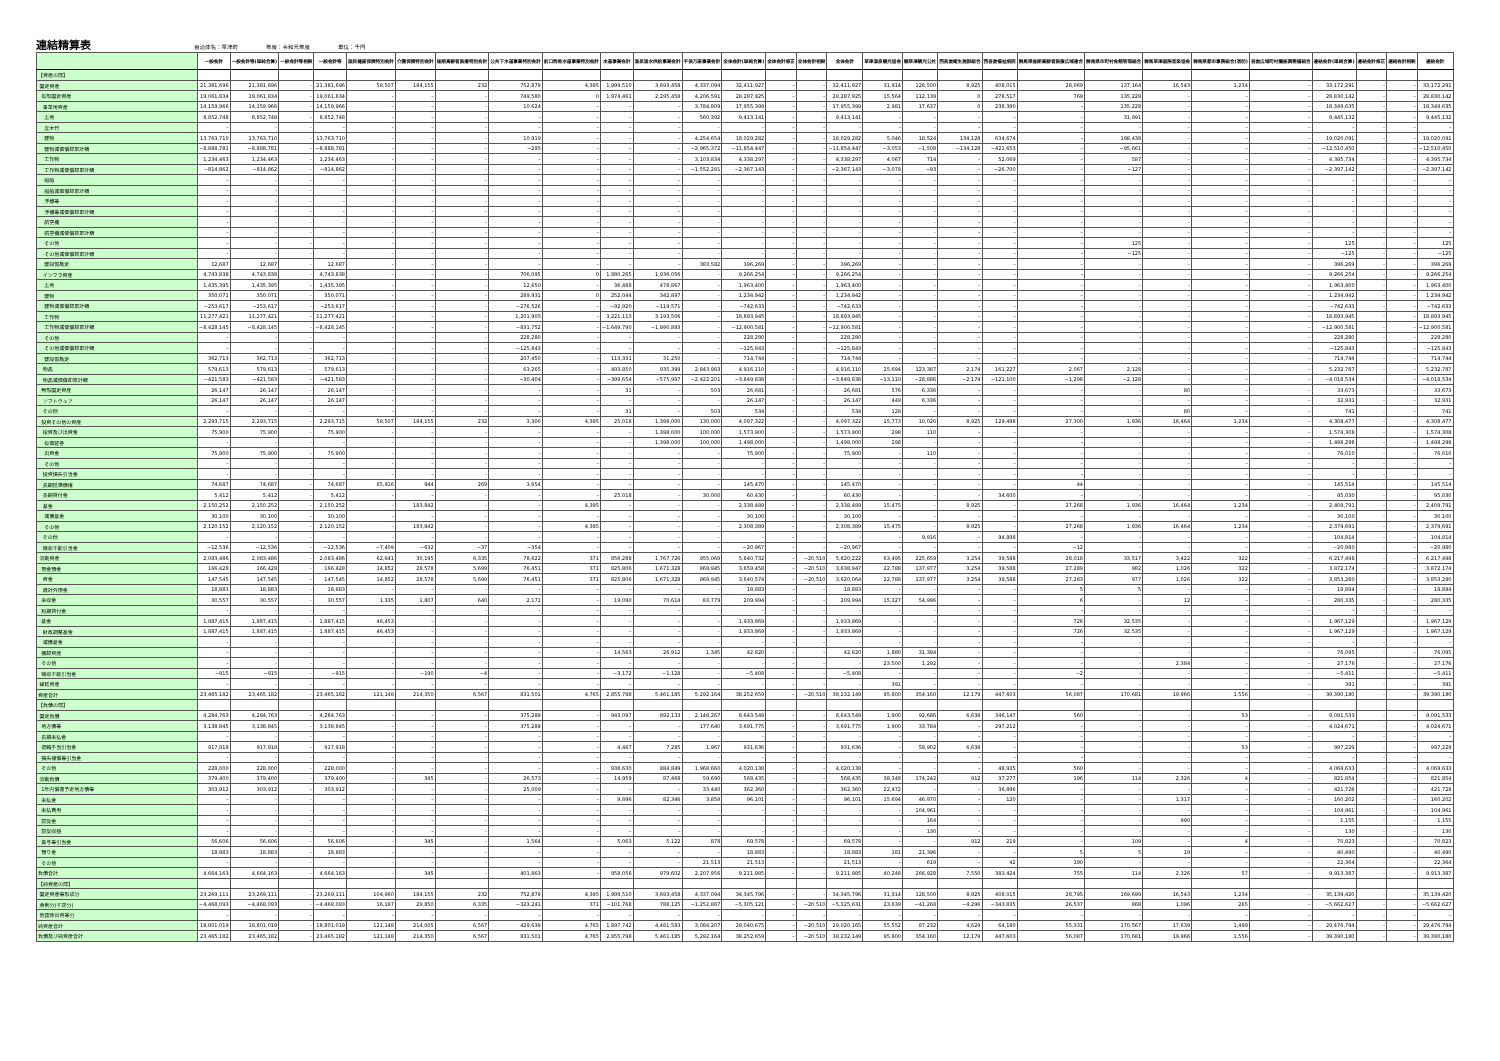連結精算表
自治体名：草津町 年度：令和元年度 単位：千円
| | 一般会計 | 一般会計等(単純合算) | 一般会計等相殺 | 一般会計等 | 国民健康保険特別会計 | 介護保険特別会計 | 後期高齢者医療特別会計 | 公共下水道事業特別会計 | 前口簡易水道事業特別会計 | 水道事業会計 | 温泉温水供給事業会計 | 千俣万座事業会計 | 全体会計(単純合算) | 全体会計修正 | 全体会計相殺 | 全体会計 | 草津温泉観光協会 | 観草津観光公社 | 西吾妻衛生施設組合 | 西吾妻福祉病院 | 群馬県後期高齢者医療広域連合 | 群馬県市町村会館管理組合 | 群馬草津国際音楽協会 | 群馬県都市事務組合(消防) | 吾妻広域町村圏振興整備組合 | 連結会計(単純合算) | 連結会計修正 | 連結会計相殺 | 連結会計 |
| --- | --- | --- | --- | --- | --- | --- | --- | --- | --- | --- | --- | --- | --- | --- | --- | --- | --- | --- | --- | --- | --- | --- | --- | --- | --- | --- | --- | --- | --- |
| 【資産の部】 | | | | | | | | | | | | | | | | | | | | | | | | | | | | | |
| 固定資産 | 21,381,696 | 21,381,696 | – | 21,381,696 | 58,507 | 184,155 | 232 | 752,879 | 4,395 | 1,999,510 | 3,693,458 | 4,337,094 | 32,411,927 | – | – | 32,411,927 | 31,914 | 128,500 | 8,925 | 408,015 | 28,069 | 137,164 | 16,543 | 1,234 | – | 33,172,291 | – | – | 33,172,291 |
| 有形固定資産 | 19,061,834 | 19,061,834 | – | 19,061,834 | – | – | – | 749,580 | 0 | 1,974,461 | 2,295,458 | 4,206,591 | 28,287,925 | – | – | 28,287,925 | 15,564 | 112,139 | 0 | 278,517 | 769 | 135,228 | – | – | – | 28,830,142 | – | – | 28,830,142 |
| 事業用資産 | 14,159,966 | 14,159,966 | – | 14,159,966 | – | – | – | 10,624 | – | – | – | 3,784,809 | 17,955,399 | – | – | 17,955,399 | 2,981 | 17,637 | 0 | 238,390 | – | 135,228 | – | – | – | 18,349,635 | – | – | 18,349,635 |
| 土地 | 8,852,748 | 8,852,748 | – | 8,852,748 | – | – | – | – | – | – | – | 560,392 | 9,413,141 | – | – | 9,413,141 | – | – | – | – | – | 31,991 | – | – | – | 9,445,132 | – | – | 9,445,132 |
| 立木竹 | – | – | – | – | – | – | – | – | – | – | – | – | – | – | – | – | – | – | – | – | – | – | – | – | – | – | – | – | – |
| 建物 | 13,763,710 | 13,763,710 | – | 13,763,710 | – | – | – | 10,919 | – | – | – | 4,254,654 | 18,029,282 | – | – | 18,029,282 | 5,046 | 18,524 | 134,128 | 634,674 | – | 198,438 | – | – | – | 19,020,091 | – | – | 19,020,091 |
| 建物減価償却累計額 | −8,888,781 | −8,888,781 | – | −8,888,781 | – | – | – | −295 | – | – | – | −2,965,372 | −11,854,447 | – | – | −11,854,447 | −3,053 | −1,508 | −134,128 | −421,653 | – | −95,661 | – | – | – | −12,510,450 | – | – | −12,510,450 |
| 工作物 | 1,234,463 | 1,234,463 | – | 1,234,463 | – | – | – | – | – | – | – | 3,103,834 | 4,338,297 | – | – | 4,338,297 | 4,067 | 714 | – | 52,069 | – | 587 | – | – | – | 4,395,734 | – | – | 4,395,734 |
| 工作物減価償却累計額 | −814,862 | −814,862 | – | −814,862 | – | – | – | – | – | – | – | −1,552,281 | −2,367,143 | – | – | −2,367,143 | −3,079 | −93 | – | −26,700 | – | −127 | – | – | – | −2,397,142 | – | – | −2,397,142 |
| 船舶 | – | – | – | – | – | – | – | – | – | – | – | – | – | – | – | – | – | – | – | – | – | – | – | – | – | – | – | – | – |
| 船舶減価償却累計額 | – | – | – | – | – | – | – | – | – | – | – | – | – | – | – | – | – | – | – | – | – | – | – | – | – | – | – | – | – |
| 浮標等 | – | – | – | – | – | – | – | – | – | – | – | – | – | – | – | – | – | – | – | – | – | – | – | – | – | – | – | – | – |
| 浮標等減価償却累計額 | – | – | – | – | – | – | – | – | – | – | – | – | – | – | – | – | – | – | – | – | – | – | – | – | – | – | – | – | – |
| 航空機 | – | – | – | – | – | – | – | – | – | – | – | – | – | – | – | – | – | – | – | – | – | – | – | – | – | – | – | – | – |
| 航空機減価償却累計額 | – | – | – | – | – | – | – | – | – | – | – | – | – | – | – | – | – | – | – | – | – | – | – | – | – | – | – | – | – |
| その他 | – | – | – | – | – | – | – | – | – | – | – | – | – | – | – | – | – | – | – | – | – | 125 | – | – | – | 125 | – | – | 125 |
| その他減価償却累計額 | – | – | – | – | – | – | – | – | – | – | – | – | – | – | – | – | – | – | – | – | – | −125 | – | – | – | −125 | – | – | −125 |
| 建設仮勘定 | 12,687 | 12,687 | – | 12,687 | – | – | – | – | – | – | – | 383,582 | 396,269 | – | – | 396,269 | – | – | – | – | – | – | – | – | – | 396,269 | – | – | 396,269 |
| インフラ資産 | 4,743,838 | 4,743,838 | – | 4,743,838 | – | – | – | 706,095 | 0 | 1,880,265 | 1,936,056 | – | 9,266,254 | – | – | 9,266,254 | – | – | – | – | – | – | – | – | – | 9,266,254 | – | – | 9,266,254 |
| 土地 | 1,435,395 | 1,435,395 | – | 1,435,395 | – | – | – | 12,650 | – | 36,488 | 478,867 | – | 1,963,400 | – | – | 1,963,400 | – | – | – | – | – | – | – | – | – | 1,963,400 | – | – | 1,963,400 |
| 建物 | 350,071 | 350,071 | – | 350,071 | – | – | – | 289,931 | 0 | 252,044 | 342,897 | – | 1,234,942 | – | – | 1,234,942 | – | – | – | – | – | – | – | – | – | 1,234,942 | – | – | 1,234,942 |
| 建物減価償却累計額 | −253,617 | −253,617 | – | −253,617 | – | – | – | −276,526 | – | −92,920 | −119,571 | – | −742,633 | – | – | −742,633 | – | – | – | – | – | – | – | – | – | −742,633 | – | – | −742,633 |
| 工作物 | 11,277,421 | 11,277,421 | – | 11,277,421 | – | – | – | 1,201,905 | – | 3,221,113 | 3,193,506 | – | 18,893,945 | – | – | 18,893,945 | – | – | – | – | – | – | – | – | – | 18,893,945 | – | – | 18,893,945 |
| 工作物減価償却累計額 | −8,428,145 | −8,428,145 | – | −8,428,145 | – | – | – | −831,752 | – | −1,649,790 | −1,990,893 | – | −12,900,581 | – | – | −12,900,581 | – | – | – | – | – | – | – | – | – | −12,900,581 | – | – | −12,900,581 |
| その他 | – | – | – | – | – | – | – | 228,280 | – | – | – | – | 228,280 | – | – | 228,280 | – | – | – | – | – | – | – | – | – | 228,280 | – | – | 228,280 |
| その他減価償却累計額 | – | – | – | – | – | – | – | −125,843 | – | – | – | – | −125,843 | – | – | −125,843 | – | – | – | – | – | – | – | – | – | −125,843 | – | – | −125,843 |
| 建設仮勘定 | 362,713 | 362,713 | – | 362,713 | – | – | – | 207,450 | – | 113,331 | 31,250 | – | 714,744 | – | – | 714,744 | – | – | – | – | – | – | – | – | – | 714,744 | – | – | 714,744 |
| 物品 | 579,613 | 579,613 | – | 579,613 | – | – | – | 63,265 | – | 493,850 | 935,399 | 2,843,983 | 4,916,110 | – | – | 4,916,110 | 25,694 | 123,387 | 2,174 | 161,227 | 2,067 | 2,128 | – | – | – | 5,232,787 | – | – | 5,232,787 |
| 物品減価償却累計額 | −421,583 | −421,583 | – | −421,583 | – | – | – | −30,404 | – | −399,654 | −575,997 | −2,422,201 | −3,849,838 | – | – | −3,849,838 | −13,110 | −28,886 | −2,174 | −121,100 | −1,298 | −2,128 | – | – | – | −4,018,534 | – | – | −4,018,534 |
| 無形固定資産 | 26,147 | 26,147 | – | 26,147 | – | – | – | – | – | 31 | – | 503 | 26,681 | – | – | 26,681 | 576 | 6,336 | – | – | – | – | 80 | – | – | 33,673 | – | – | 33,673 |
| ソフトウェア | 26,147 | 26,147 | – | 26,147 | – | – | – | – | – | – | – | – | 26,147 | – | – | 26,147 | 449 | 6,336 | – | – | – | – | – | – | – | 32,931 | – | – | 32,931 |
| その他 | – | – | – | – | – | – | – | – | – | 31 | – | 503 | 534 | – | – | 534 | 128 | – | – | – | – | – | 80 | – | – | 741 | – | – | 741 |
| 投資その他の資産 | 2,293,715 | 2,293,715 | – | 2,293,715 | 58,507 | 184,155 | 232 | 3,300 | 4,395 | 25,018 | 1,398,000 | 130,000 | 4,097,322 | – | – | 4,097,322 | 15,773 | 10,026 | 8,925 | 129,498 | 27,300 | 1,936 | 16,464 | 1,234 | – | 4,308,477 | – | – | 4,308,477 |
| 投資及び出資金 | 75,900 | 75,900 | – | 75,900 | – | – | – | – | – | – | 1,398,000 | 100,000 | 1,573,900 | – | – | 1,573,900 | 298 | 110 | – | – | – | – | – | – | – | 1,574,308 | – | – | 1,574,308 |
| 有価証券 | – | – | – | – | – | – | – | – | – | – | 1,398,000 | 100,000 | 1,498,000 | – | – | 1,498,000 | 298 | – | – | – | – | – | – | – | – | 1,498,298 | – | – | 1,498,298 |
| 出資金 | 75,900 | 75,900 | – | 75,900 | – | – | – | – | – | – | – | – | 75,900 | – | – | 75,900 | – | 110 | – | – | – | – | – | – | – | 76,010 | – | – | 76,010 |
| その他 | – | – | – | – | – | – | – | – | – | – | – | – | – | – | – | – | – | – | – | – | – | – | – | – | – | – | – | – | – |
| 投資損失引当金 | – | – | – | – | – | – | – | – | – | – | – | – | – | – | – | – | – | – | – | – | – | – | – | – | – | – | – | – | – |
| 長期延滞債権 | 74,687 | 74,687 | – | 74,687 | 65,916 | 944 | 269 | 3,654 | – | – | – | – | 145,470 | – | – | 145,470 | – | – | – | – | 44 | – | – | – | – | 145,514 | – | – | 145,514 |
| 長期貸付金 | 5,412 | 5,412 | – | 5,412 | – | – | – | – | – | 25,018 | – | 30,000 | 60,430 | – | – | 60,430 | – | – | – | 34,600 | – | – | – | – | – | 95,030 | – | – | 95,030 |
| 基金 | 2,150,252 | 2,150,252 | – | 2,150,252 | – | 183,842 | – | – | 4,395 | – | – | – | 2,338,489 | – | – | 2,338,489 | 15,475 | – | 8,925 | – | 27,268 | 1,936 | 16,464 | 1,234 | – | 2,409,791 | – | – | 2,409,791 |
| 減債基金 | 30,100 | 30,100 | – | 30,100 | – | – | – | – | – | – | – | – | 30,100 | – | – | 30,100 | – | – | – | – | – | – | – | – | – | 30,100 | – | – | 30,100 |
| その他 | 2,120,152 | 2,120,152 | – | 2,120,152 | – | 183,842 | – | – | 4,395 | – | – | – | 2,308,389 | – | – | 2,308,389 | 15,475 | – | 8,925 | – | 27,268 | 1,936 | 16,464 | 1,234 | – | 2,379,691 | – | – | 2,379,691 |
| その他 | – | – | – | – | – | – | – | – | – | – | – | – | – | – | – | – | – | 9,916 | – | 94,898 | – | – | – | – | – | 104,814 | – | – | 104,814 |
| 徴収不能引当金 | −12,536 | −12,536 | – | −12,536 | −7,409 | −632 | −37 | −354 | – | – | – | – | −20,967 | – | – | −20,967 | – | – | – | – | −12 | – | – | – | – | −20,980 | – | – | −20,980 |
| 流動資産 | 2,083,486 | 2,083,486 | – | 2,083,486 | 62,641 | 30,195 | 6,335 | 78,622 | 371 | 856,288 | 1,767,726 | 955,069 | 5,840,732 | – | −20,510 | 5,820,222 | 63,495 | 225,659 | 3,254 | 39,588 | 28,018 | 33,517 | 3,422 | 322 | – | 6,217,498 | – | – | 6,217,498 |
| 現金預金 | 166,428 | 166,428 | – | 166,428 | 14,852 | 28,578 | 5,699 | 76,451 | 371 | 825,806 | 1,671,328 | 869,945 | 3,659,458 | – | −20,510 | 3,638,947 | 22,788 | 137,977 | 3,254 | 39,588 | 27,289 | 982 | 1,026 | 322 | – | 3,872,174 | – | – | 3,872,174 |
| 資金 | 147,545 | 147,545 | – | 147,545 | 14,852 | 28,578 | 5,699 | 76,451 | 371 | 825,806 | 1,671,328 | 869,945 | 3,640,574 | – | −20,510 | 3,620,064 | 22,788 | 137,977 | 3,254 | 39,588 | 27,283 | 977 | 1,026 | 322 | – | 3,853,280 | – | – | 3,853,280 |
| 歳計外現金 | 18,883 | 18,883 | – | 18,883 | – | – | – | – | – | – | – | – | 18,883 | – | – | 18,883 | – | – | – | – | 5 | 5 | – | – | – | 18,894 | – | – | 18,894 |
| 未収金 | 30,557 | 30,557 | – | 30,557 | 1,335 | 1,807 | 640 | 2,171 | – | 19,090 | 70,614 | 83,779 | 209,994 | – | – | 209,994 | 15,327 | 54,996 | – | – | 6 | – | 12 | – | – | 280,335 | – | – | 280,335 |
| 短期貸付金 | – | – | – | – | – | – | – | – | – | – | – | – | – | – | – | – | – | – | – | – | – | – | – | – | – | – | – | – | – |
| 基金 | 1,887,415 | 1,887,415 | – | 1,887,415 | 46,453 | – | – | – | – | – | – | – | 1,933,869 | – | – | 1,933,869 | – | – | – | – | 726 | 32,535 | – | – | – | 1,967,129 | – | – | 1,967,129 |
| 財政調整基金 | 1,887,415 | 1,887,415 | – | 1,887,415 | 46,453 | – | – | – | – | – | – | – | 1,933,869 | – | – | 1,933,869 | – | – | – | – | 726 | 32,535 | – | – | – | 1,967,129 | – | – | 1,967,129 |
| 減債基金 | – | – | – | – | – | – | – | – | – | – | – | – | – | – | – | – | – | – | – | – | – | – | – | – | – | – | – | – | – |
| 棚卸資産 | – | – | – | – | – | – | – | – | – | 14,563 | 26,912 | 1,345 | 42,820 | – | – | 42,820 | 1,880 | 31,394 | – | – | – | – | – | – | – | 76,095 | – | – | 76,095 |
| その他 | – | – | – | – | – | – | – | – | – | – | – | – | – | – | – | – | 23,500 | 1,292 | – | – | – | – | 2,384 | – | – | 27,176 | – | – | 27,176 |
| 徴収不能引当金 | −915 | −915 | – | −915 | – | −190 | −4 | – | – | −3,172 | −1,128 | – | −5,408 | – | – | −5,408 | – | – | – | – | −2 | – | – | – | – | −5,411 | – | – | −5,411 |
| 繰延資産 | – | – | – | – | – | – | – | – | – | – | – | – | – | – | – | – | 391 | – | – | – | – | – | – | – | – | 391 | – | – | 391 |
| 資産合計 | 23,465,182 | 23,465,182 | – | 23,465,182 | 121,148 | 214,350 | 6,567 | 831,501 | 4,765 | 2,855,798 | 5,461,185 | 5,292,164 | 38,252,659 | – | −20,510 | 38,232,149 | 95,800 | 354,160 | 12,179 | 447,603 | 56,087 | 170,681 | 19,966 | 1,556 | – | 39,390,180 | – | – | 39,390,180 |
| 【負債の部】 | | | | | | | | | | | | | | | | | | | | | | | | | | | | | |
| 固定負債 | 4,284,763 | 4,284,763 | – | 4,284,763 | – | – | – | 375,289 | – | 943,097 | 892,133 | 2,148,267 | 8,643,549 | – | – | 8,643,549 | 1,900 | 92,686 | 6,638 | 346,147 | 560 | – | – | 53 | – | 9,091,533 | – | – | 9,091,533 |
| 地方債等 | 3,138,845 | 3,138,845 | – | 3,138,845 | – | – | – | 375,289 | – | – | – | 177,640 | 3,691,775 | – | – | 3,691,775 | 1,900 | 33,784 | – | 297,212 | – | – | – | – | – | 4,024,671 | – | – | 4,024,671 |
| 長期未払金 | – | – | – | – | – | – | – | – | – | – | – | – | – | – | – | – | – | – | – | – | – | – | – | – | – | – | – | – | – |
| 退職手当引当金 | 917,918 | 917,918 | – | 917,918 | – | – | – | – | – | 4,467 | 7,285 | 1,967 | 931,636 | – | – | 931,636 | – | 58,902 | 6,638 | – | – | – | – | 53 | – | 997,229 | – | – | 997,229 |
| 損失補償等引当金 | – | – | – | – | – | – | – | – | – | – | – | – | – | – | – | – | – | – | – | – | – | – | – | – | – | – | – | – | – |
| その他 | 228,000 | 228,000 | – | 228,000 | – | – | – | – | – | 938,630 | 884,849 | 1,968,660 | 4,020,138 | – | – | 4,020,138 | – | – | – | 48,935 | 560 | – | – | – | – | 4,069,633 | – | – | 4,069,633 |
| 流動負債 | 379,400 | 379,400 | – | 379,400 | – | 345 | – | 26,573 | – | 14,959 | 87,468 | 59,690 | 568,435 | – | – | 568,435 | 38,348 | 174,242 | 912 | 37,277 | 196 | 114 | 2,326 | 4 | – | 821,854 | – | – | 821,854 |
| 1年内償還予定地方債等 | 303,912 | 303,912 | – | 303,912 | – | – | – | 25,009 | – | – | – | 33,440 | 362,360 | – | – | 362,360 | 22,472 | – | – | 36,896 | – | – | – | – | – | 421,728 | – | – | 421,728 |
| 未払金 | – | – | – | – | – | – | – | – | – | 9,896 | 82,346 | 3,859 | 96,101 | – | – | 96,101 | 15,694 | 46,970 | – | 120 | – | – | 1,317 | – | – | 160,202 | – | – | 160,202 |
| 未払費用 | – | – | – | – | – | – | – | – | – | – | – | – | – | – | – | – | – | 104,961 | – | – | – | – | – | – | – | 104,961 | – | – | 104,961 |
| 前受金 | – | – | – | – | – | – | – | – | – | – | – | – | – | – | – | – | – | 164 | – | – | – | – | 990 | – | – | 1,155 | – | – | 1,155 |
| 前受収益 | – | – | – | – | – | – | – | – | – | – | – | – | – | – | – | – | – | 130 | – | – | – | – | – | – | – | 130 | – | – | 130 |
| 賞与等引当金 | 56,606 | 56,606 | – | 56,606 | – | 345 | – | 1,564 | – | 5,063 | 5,122 | 878 | 69,578 | – | – | 69,578 | – | – | 912 | 219 | – | 109 | – | 4 | – | 70,823 | – | – | 70,823 |
| 預り金 | 18,883 | 18,883 | – | 18,883 | – | – | – | – | – | – | – | – | 18,883 | – | – | 18,883 | 181 | 21,396 | – | – | 5 | 5 | 19 | – | – | 40,490 | – | – | 40,490 |
| その他 | – | – | – | – | – | – | – | – | – | – | – | 21,513 | 21,513 | – | – | 21,513 | – | 619 | – | 42 | 190 | – | – | – | – | 22,364 | – | – | 22,364 |
| 負債合計 | 4,664,163 | 4,664,163 | – | 4,664,163 | – | 345 | – | 401,863 | – | 958,056 | 979,602 | 2,207,956 | 9,211,985 | – | – | 9,211,985 | 40,248 | 266,928 | 7,550 | 383,424 | 755 | 114 | 2,326 | 57 | – | 9,913,387 | – | – | 9,913,387 |
| 【純資産の部】 | | | | | | | | | | | | | | | | | | | | | | | | | | | | | |
| 固定資産等形成分 | 23,269,111 | 23,269,111 | – | 23,269,111 | 104,960 | 184,155 | 232 | 752,879 | 4,395 | 1,999,510 | 3,693,458 | 4,337,094 | 34,345,796 | – | – | 34,345,796 | 31,914 | 128,500 | 8,925 | 408,015 | 28,795 | 169,699 | 16,543 | 1,234 | – | 35,139,420 | – | – | 35,139,420 |
| 余剰分(不足分) | −4,468,093 | −4,468,093 | – | −4,468,093 | 16,187 | 29,850 | 6,335 | −323,241 | 371 | −101,768 | 788,125 | −1,252,887 | −5,305,121 | – | −20,510 | −5,325,631 | 23,639 | −41,268 | −4,296 | −343,835 | 26,537 | 868 | 1,096 | 265 | – | −5,662,627 | – | – | −5,662,627 |
| 他団体出資等分 | – | – | – | – | – | – | – | – | – | – | – | – | – | – | – | – | – | – | – | – | – | – | – | – | – | – | – | – | – |
| 純資産合計 | 18,801,019 | 18,801,019 | – | 18,801,019 | 121,148 | 214,005 | 6,567 | 429,639 | 4,765 | 1,897,742 | 4,481,583 | 3,084,207 | 29,040,675 | – | −20,510 | 29,020,165 | 55,552 | 87,232 | 4,629 | 64,180 | 55,331 | 170,567 | 17,639 | 1,499 | – | 29,476,794 | – | – | 29,476,794 |
| 負債及び純資産合計 | 23,465,182 | 23,465,182 | – | 23,465,182 | 121,148 | 214,350 | 6,567 | 831,501 | 4,765 | 2,855,798 | 5,461,185 | 5,292,164 | 38,252,659 | – | −20,510 | 38,232,149 | 95,800 | 354,160 | 12,179 | 447,603 | 56,087 | 170,681 | 19,966 | 1,556 | – | 39,390,180 | – | – | 39,390,180 |